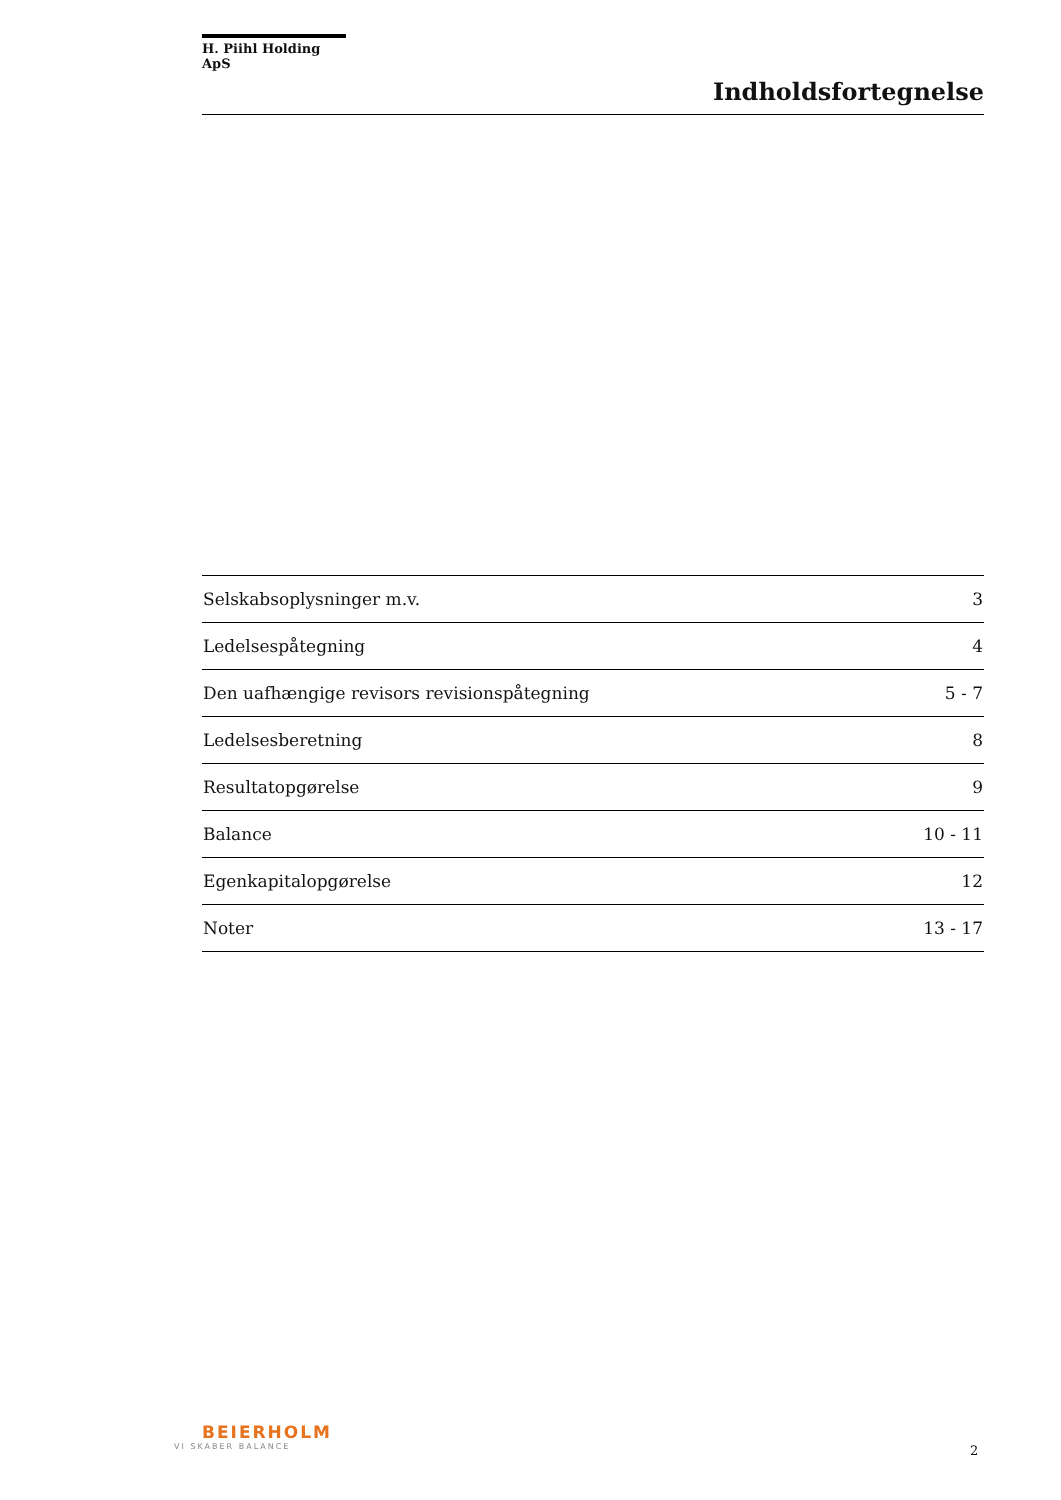H. Piihl Holding ApS
Indholdsfortegnelse
| Selskabsoplysninger m.v. | 3 |
| Ledelsespåtegning | 4 |
| Den uafhængige revisors revisionspåtegning | 5 - 7 |
| Ledelsesberetning | 8 |
| Resultatopgørelse | 9 |
| Balance | 10 - 11 |
| Egenkapitalopgørelse | 12 |
| Noter | 13 - 17 |
BEIERHOLM
VI SKABER BALANCE
2